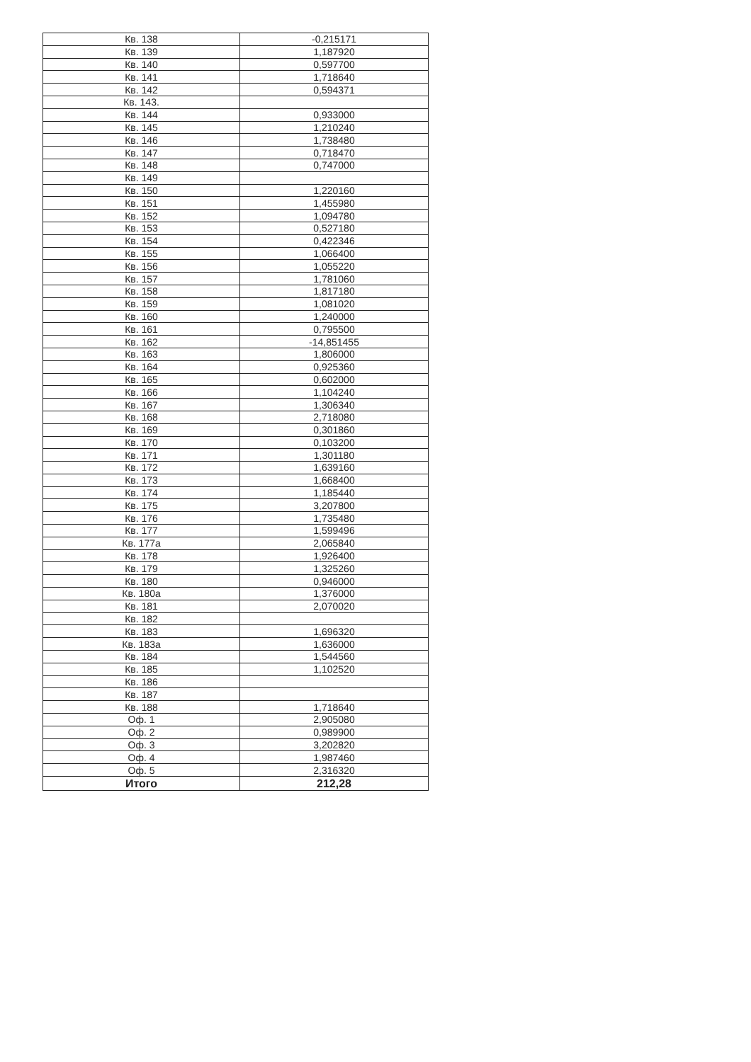| Кв. 138 | -0,215171 |
| Кв. 139 | 1,187920 |
| Кв. 140 | 0,597700 |
| Кв. 141 | 1,718640 |
| Кв. 142 | 0,594371 |
| Кв. 143. | |
| Кв. 144 | 0,933000 |
| Кв. 145 | 1,210240 |
| Кв. 146 | 1,738480 |
| Кв. 147 | 0,718470 |
| Кв. 148 | 0,747000 |
| Кв. 149 | |
| Кв. 150 | 1,220160 |
| Кв. 151 | 1,455980 |
| Кв. 152 | 1,094780 |
| Кв. 153 | 0,527180 |
| Кв. 154 | 0,422346 |
| Кв. 155 | 1,066400 |
| Кв. 156 | 1,055220 |
| Кв. 157 | 1,781060 |
| Кв. 158 | 1,817180 |
| Кв. 159 | 1,081020 |
| Кв. 160 | 1,240000 |
| Кв. 161 | 0,795500 |
| Кв. 162 | -14,851455 |
| Кв. 163 | 1,806000 |
| Кв. 164 | 0,925360 |
| Кв. 165 | 0,602000 |
| Кв. 166 | 1,104240 |
| Кв. 167 | 1,306340 |
| Кв. 168 | 2,718080 |
| Кв. 169 | 0,301860 |
| Кв. 170 | 0,103200 |
| Кв. 171 | 1,301180 |
| Кв. 172 | 1,639160 |
| Кв. 173 | 1,668400 |
| Кв. 174 | 1,185440 |
| Кв. 175 | 3,207800 |
| Кв. 176 | 1,735480 |
| Кв. 177 | 1,599496 |
| Кв. 177а | 2,065840 |
| Кв. 178 | 1,926400 |
| Кв. 179 | 1,325260 |
| Кв. 180 | 0,946000 |
| Кв. 180а | 1,376000 |
| Кв. 181 | 2,070020 |
| Кв. 182 | |
| Кв. 183 | 1,696320 |
| Кв. 183а | 1,636000 |
| Кв. 184 | 1,544560 |
| Кв. 185 | 1,102520 |
| Кв. 186 | |
| Кв. 187 | |
| Кв. 188 | 1,718640 |
| Оф. 1 | 2,905080 |
| Оф. 2 | 0,989900 |
| Оф. 3 | 3,202820 |
| Оф. 4 | 1,987460 |
| Оф. 5 | 2,316320 |
| Итого | 212,28 |